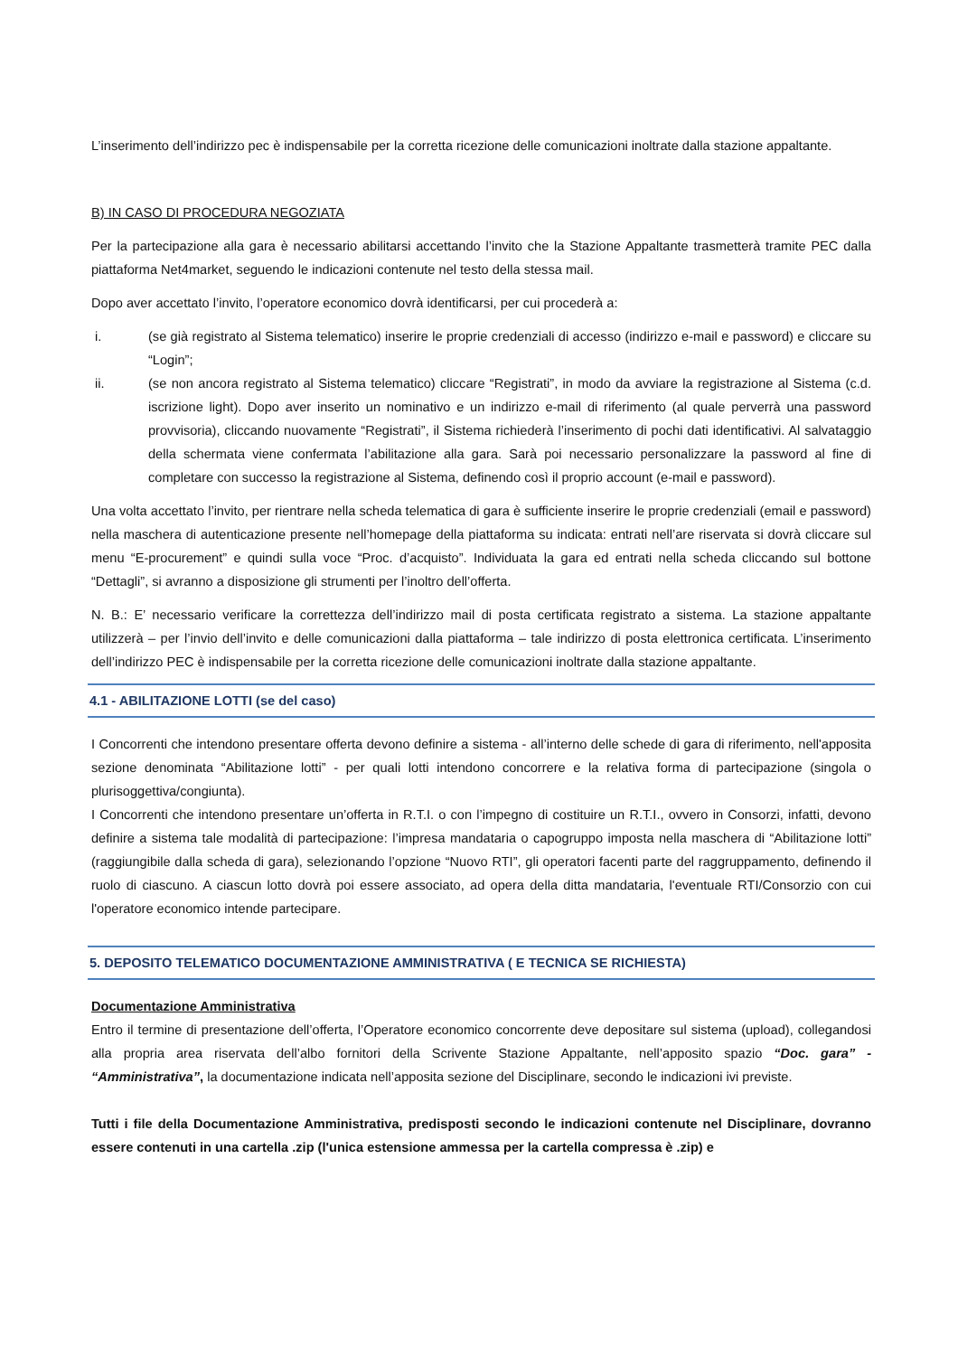L’inserimento dell’indirizzo pec è indispensabile per la corretta ricezione delle comunicazioni inoltrate dalla stazione appaltante.
B) IN CASO DI PROCEDURA NEGOZIATA
Per la partecipazione alla gara è necessario abilitarsi accettando l’invito che la Stazione Appaltante trasmetterà tramite PEC dalla piattaforma Net4market, seguendo le indicazioni contenute nel testo della stessa mail.
Dopo aver accettato l’invito, l’operatore economico dovrà identificarsi, per cui procederà a:
i. (se già registrato al Sistema telematico) inserire le proprie credenziali di accesso (indirizzo e-mail e password) e cliccare su “Login”;
ii. (se non ancora registrato al Sistema telematico) cliccare “Registrati”, in modo da avviare la registrazione al Sistema (c.d. iscrizione light). Dopo aver inserito un nominativo e un indirizzo e-mail di riferimento (al quale perverrà una password provvisoria), cliccando nuovamente “Registrati”, il Sistema richiederà l’inserimento di pochi dati identificativi. Al salvataggio della schermata viene confermata l’abilitazione alla gara. Sarà poi necessario personalizzare la password al fine di completare con successo la registrazione al Sistema, definendo così il proprio account (e-mail e password).
Una volta accettato l’invito, per rientrare nella scheda telematica di gara è sufficiente inserire le proprie credenziali (email e password) nella maschera di autenticazione presente nell’homepage della piattaforma su indicata: entrati nell’are riservata si dovrà cliccare sul menu “E-procurement” e quindi sulla voce “Proc. d’acquisto”. Individuata la gara ed entrati nella scheda cliccando sul bottone “Dettagli”, si avranno a disposizione gli strumenti per l’inoltro dell’offerta.
N. B.: E’ necessario verificare la correttezza dell’indirizzo mail di posta certificata registrato a sistema. La stazione appaltante utilizzerà – per l’invio dell’invito e delle comunicazioni dalla piattaforma – tale indirizzo di posta elettronica certificata. L’inserimento dell’indirizzo PEC è indispensabile per la corretta ricezione delle comunicazioni inoltrate dalla stazione appaltante.
4.1 - ABILITAZIONE LOTTI (se del caso)
I Concorrenti che intendono presentare offerta devono definire a sistema - all’interno delle schede di gara di riferimento, nell'apposita sezione denominata “Abilitazione lotti” - per quali lotti intendono concorrere e la relativa forma di partecipazione (singola o plurisoggettiva/congiunta).
I Concorrenti che intendono presentare un’offerta in R.T.I. o con l’impegno di costituire un R.T.I., ovvero in Consorzi, infatti, devono definire a sistema tale modalità di partecipazione: l’impresa mandataria o capogruppo imposta nella maschera di “Abilitazione lotti” (raggiungibile dalla scheda di gara), selezionando l’opzione “Nuovo RTI”, gli operatori facenti parte del raggruppamento, definendo il ruolo di ciascuno. A ciascun lotto dovrà poi essere associato, ad opera della ditta mandataria, l'eventuale RTI/Consorzio con cui l'operatore economico intende partecipare.
5. DEPOSITO TELEMATICO DOCUMENTAZIONE AMMINISTRATIVA ( E TECNICA SE RICHIESTA)
Documentazione Amministrativa
Entro il termine di presentazione dell’offerta, l’Operatore economico concorrente deve depositare sul sistema (upload), collegandosi alla propria area riservata dell’albo fornitori della Scrivente Stazione Appaltante, nell’apposito spazio “Doc. gara” - “Amministrativa”, la documentazione indicata nell’apposita sezione del Disciplinare, secondo le indicazioni ivi previste.
Tutti i file della Documentazione Amministrativa, predisposti secondo le indicazioni contenute nel Disciplinare, dovranno essere contenuti in una cartella .zip (l'unica estensione ammessa per la cartella compressa è .zip) e